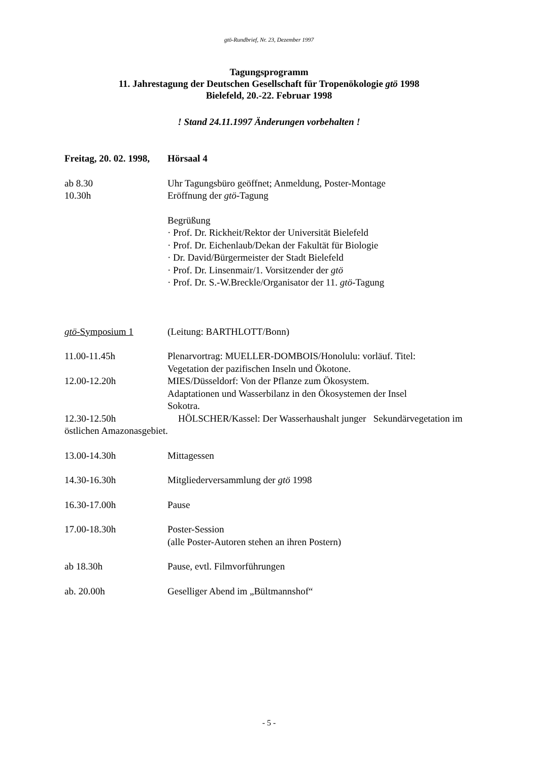gtö-Rundbrief, Nr. 23, Dezember 1997
Tagungsprogramm
11. Jahrestagung der Deutschen Gesellschaft für Tropenökologie gtö 1998
Bielefeld, 20.-22. Februar 1998
! Stand 24.11.1997 Änderungen vorbehalten !
Freitag, 20. 02. 1998,
Hörsaal 4
ab 8.30 Uhr Tagungsbüro geöffnet; Anmeldung, Poster-Montage
10.30h Eröffnung der gtö-Tagung
Begrüßung
· Prof. Dr. Rickheit/Rektor der Universität Bielefeld
· Prof. Dr. Eichenlaub/Dekan der Fakultät für Biologie
· Dr. David/Bürgermeister der Stadt Bielefeld
· Prof. Dr. Linsenmair/1. Vorsitzender der gtö
· Prof. Dr. S.-W.Breckle/Organisator der 11. gtö-Tagung
gtö-Symposium 1 (Leitung: BARTHLOTT/Bonn)
11.00-11.45h Plenarvortrag: MUELLER-DOMBOIS/Honolulu: vorläuf. Titel:
Vegetation der pazifischen Inseln und Ökotone.
12.00-12.20h MIES/Düsseldorf: Von der Pflanze zum Ökosystem.
Adaptationen und Wasserbilanz in den Ökosystemen der Insel
Sokotra.
12.30-12.50h HÖLSCHER/Kassel: Der Wasserhaushalt junger Sekundärvegetation im östlichen Amazonasgebiet.
13.00-14.30h Mittagessen
14.30-16.30h Mitgliederversammlung der gtö 1998
16.30-17.00h Pause
17.00-18.30h Poster-Session
(alle Poster-Autoren stehen an ihren Postern)
ab 18.30h Pause, evtl. Filmvorführungen
ab. 20.00h Geselliger Abend im „Bültmannshof“
- 5 -